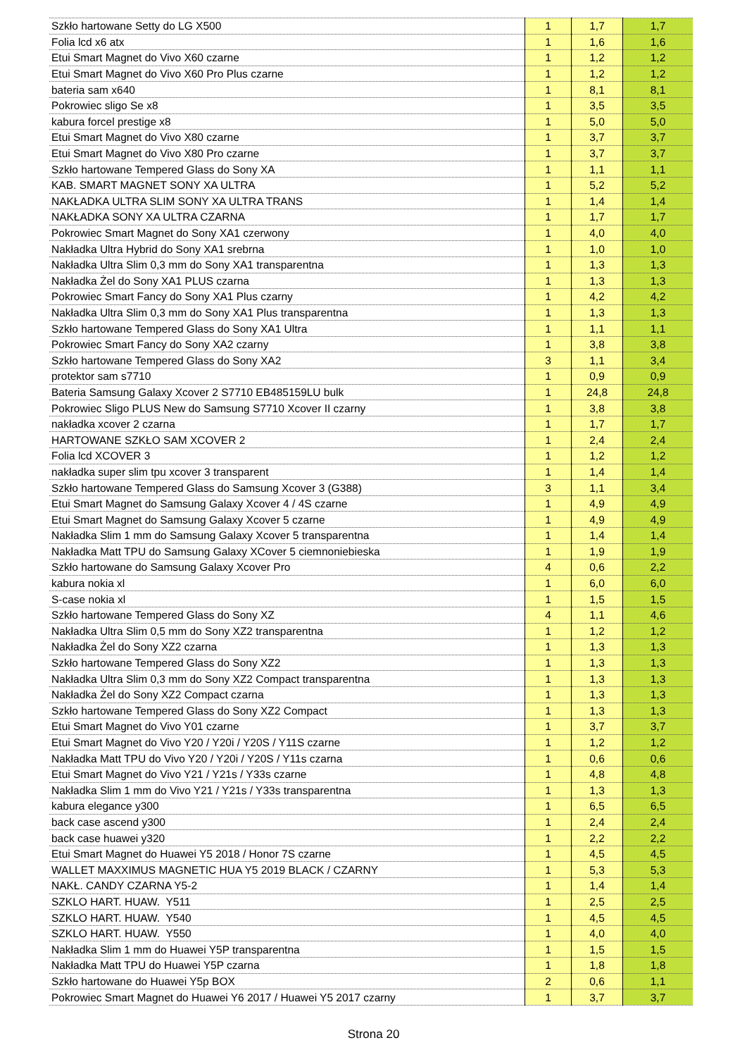| Szkło hartowane Setty do LG X500 | 1 | 1,7 | 1,7 |
| Folia lcd x6 atx | 1 | 1,6 | 1,6 |
| Etui Smart Magnet do Vivo X60 czarne | 1 | 1,2 | 1,2 |
| Etui Smart Magnet do Vivo X60 Pro Plus czarne | 1 | 1,2 | 1,2 |
| bateria sam x640 | 1 | 8,1 | 8,1 |
| Pokrowiec sligo Se x8 | 1 | 3,5 | 3,5 |
| kabura forcel prestige x8 | 1 | 5,0 | 5,0 |
| Etui Smart Magnet do Vivo X80 czarne | 1 | 3,7 | 3,7 |
| Etui Smart Magnet do Vivo X80 Pro czarne | 1 | 3,7 | 3,7 |
| Szkło hartowane Tempered Glass do Sony XA | 1 | 1,1 | 1,1 |
| KAB. SMART MAGNET SONY XA ULTRA | 1 | 5,2 | 5,2 |
| NAKŁADKA ULTRA SLIM SONY XA ULTRA TRANS | 1 | 1,4 | 1,4 |
| NAKŁADKA SONY XA ULTRA CZARNA | 1 | 1,7 | 1,7 |
| Pokrowiec Smart Magnet do Sony XA1 czerwony | 1 | 4,0 | 4,0 |
| Nakładka Ultra Hybrid do Sony XA1 srebrna | 1 | 1,0 | 1,0 |
| Nakładka Ultra Slim 0,3 mm do Sony XA1 transparentna | 1 | 1,3 | 1,3 |
| Nakładka Żel do Sony XA1 PLUS czarna | 1 | 1,3 | 1,3 |
| Pokrowiec Smart Fancy do Sony XA1 Plus czarny | 1 | 4,2 | 4,2 |
| Nakładka Ultra Slim 0,3 mm do Sony XA1 Plus transparentna | 1 | 1,3 | 1,3 |
| Szkło hartowane Tempered Glass do Sony XA1 Ultra | 1 | 1,1 | 1,1 |
| Pokrowiec Smart Fancy do Sony XA2 czarny | 1 | 3,8 | 3,8 |
| Szkło hartowane Tempered Glass do Sony XA2 | 3 | 1,1 | 3,4 |
| protektor sam s7710 | 1 | 0,9 | 0,9 |
| Bateria Samsung Galaxy Xcover 2 S7710 EB485159LU bulk | 1 | 24,8 | 24,8 |
| Pokrowiec Sligo PLUS New do Samsung S7710 Xcover II czarny | 1 | 3,8 | 3,8 |
| nakładka xcover 2 czarna | 1 | 1,7 | 1,7 |
| HARTOWANE SZKŁO SAM XCOVER 2 | 1 | 2,4 | 2,4 |
| Folia lcd XCOVER 3 | 1 | 1,2 | 1,2 |
| nakładka super slim tpu xcover 3 transparent | 1 | 1,4 | 1,4 |
| Szkło hartowane Tempered Glass do Samsung Xcover 3 (G388) | 3 | 1,1 | 3,4 |
| Etui Smart Magnet do Samsung Galaxy Xcover 4 / 4S czarne | 1 | 4,9 | 4,9 |
| Etui Smart Magnet do Samsung Galaxy Xcover 5 czarne | 1 | 4,9 | 4,9 |
| Nakładka Slim 1 mm do Samsung Galaxy Xcover 5 transparentna | 1 | 1,4 | 1,4 |
| Nakładka Matt TPU do Samsung Galaxy XCover 5 ciemnoniebieska | 1 | 1,9 | 1,9 |
| Szkło hartowane do Samsung Galaxy Xcover Pro | 4 | 0,6 | 2,2 |
| kabura nokia xl | 1 | 6,0 | 6,0 |
| S-case nokia xl | 1 | 1,5 | 1,5 |
| Szkło hartowane Tempered Glass do Sony XZ | 4 | 1,1 | 4,6 |
| Nakładka Ultra Slim 0,5 mm do Sony XZ2 transparentna | 1 | 1,2 | 1,2 |
| Nakładka Żel do Sony XZ2 czarna | 1 | 1,3 | 1,3 |
| Szkło hartowane Tempered Glass do Sony XZ2 | 1 | 1,3 | 1,3 |
| Nakładka Ultra Slim 0,3 mm do Sony XZ2 Compact transparentna | 1 | 1,3 | 1,3 |
| Nakładka Żel do Sony XZ2 Compact czarna | 1 | 1,3 | 1,3 |
| Szkło hartowane Tempered Glass do Sony XZ2 Compact | 1 | 1,3 | 1,3 |
| Etui Smart Magnet do Vivo Y01 czarne | 1 | 3,7 | 3,7 |
| Etui Smart Magnet do Vivo Y20 / Y20i / Y20S / Y11S czarne | 1 | 1,2 | 1,2 |
| Nakładka Matt TPU do Vivo Y20 / Y20i / Y20S / Y11s czarna | 1 | 0,6 | 0,6 |
| Etui Smart Magnet do Vivo Y21 / Y21s / Y33s czarne | 1 | 4,8 | 4,8 |
| Nakładka Slim 1 mm do Vivo Y21 / Y21s / Y33s transparentna | 1 | 1,3 | 1,3 |
| kabura elegance y300 | 1 | 6,5 | 6,5 |
| back case ascend y300 | 1 | 2,4 | 2,4 |
| back case huawei y320 | 1 | 2,2 | 2,2 |
| Etui Smart Magnet do Huawei Y5 2018 / Honor 7S czarne | 1 | 4,5 | 4,5 |
| WALLET MAXXIMUS MAGNETIC HUA Y5 2019 BLACK / CZARNY | 1 | 5,3 | 5,3 |
| NAKŁ. CANDY CZARNA Y5-2 | 1 | 1,4 | 1,4 |
| SZKLO HART. HUAW. Y511 | 1 | 2,5 | 2,5 |
| SZKLO HART. HUAW. Y540 | 1 | 4,5 | 4,5 |
| SZKLO HART. HUAW. Y550 | 1 | 4,0 | 4,0 |
| Nakładka Slim 1 mm do Huawei Y5P transparentna | 1 | 1,5 | 1,5 |
| Nakładka Matt TPU do Huawei Y5P czarna | 1 | 1,8 | 1,8 |
| Szkło hartowane do Huawei Y5p BOX | 2 | 0,6 | 1,1 |
| Pokrowiec Smart Magnet do Huawei Y6 2017 / Huawei Y5 2017 czarny | 1 | 3,7 | 3,7 |
Strona 20